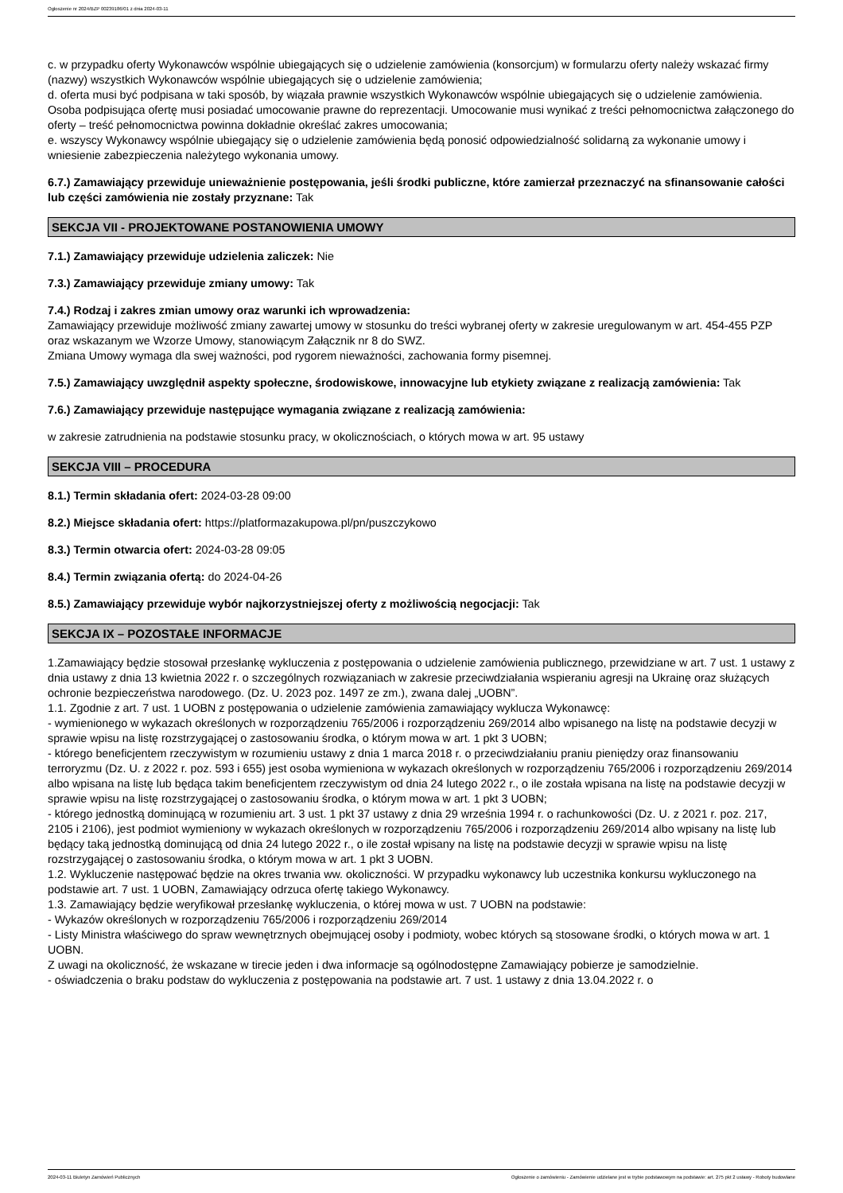Ogłoszenie nr 2024/BZP 00239186/01 z dnia 2024-03-11
c. w przypadku oferty Wykonawców wspólnie ubiegających się o udzielenie zamówienia (konsorcjum) w formularzu oferty należy wskazać firmy (nazwy) wszystkich Wykonawców wspólnie ubiegających się o udzielenie zamówienia;
d. oferta musi być podpisana w taki sposób, by wiązała prawnie wszystkich Wykonawców wspólnie ubiegających się o udzielenie zamówienia. Osoba podpisująca ofertę musi posiadać umocowanie prawne do reprezentacji. Umocowanie musi wynikać z treści pełnomocnictwa załączonego do oferty – treść pełnomocnictwa powinna dokładnie określać zakres umocowania;
e. wszyscy Wykonawcy wspólnie ubiegający się o udzielenie zamówienia będą ponosić odpowiedzialność solidarną za wykonanie umowy i wniesienie zabezpieczenia należytego wykonania umowy.
6.7.) Zamawiający przewiduje unieważnienie postępowania, jeśli środki publiczne, które zamierzał przeznaczyć na sfinansowanie całości lub części zamówienia nie zostały przyznane: Tak
SEKCJA VII - PROJEKTOWANE POSTANOWIENIA UMOWY
7.1.) Zamawiający przewiduje udzielenia zaliczek: Nie
7.3.) Zamawiający przewiduje zmiany umowy: Tak
7.4.) Rodzaj i zakres zmian umowy oraz warunki ich wprowadzenia:
Zamawiający przewiduje możliwość zmiany zawartej umowy w stosunku do treści wybranej oferty w zakresie uregulowanym w art. 454-455 PZP oraz wskazanym we Wzorze Umowy, stanowiącym Załącznik nr 8 do SWZ.
Zmiana Umowy wymaga dla swej ważności, pod rygorem nieważności, zachowania formy pisemnej.
7.5.) Zamawiający uwzględnił aspekty społeczne, środowiskowe, innowacyjne lub etykiety związane z realizacją zamówienia: Tak
7.6.) Zamawiający przewiduje następujące wymagania związane z realizacją zamówienia:
w zakresie zatrudnienia na podstawie stosunku pracy, w okolicznościach, o których mowa w art. 95 ustawy
SEKCJA VIII – PROCEDURA
8.1.) Termin składania ofert: 2024-03-28 09:00
8.2.) Miejsce składania ofert: https://platformazakupowa.pl/pn/puszczykowo
8.3.) Termin otwarcia ofert: 2024-03-28 09:05
8.4.) Termin związania ofertą: do 2024-04-26
8.5.) Zamawiający przewiduje wybór najkorzystniejszej oferty z możliwością negocjacji: Tak
SEKCJA IX – POZOSTAŁE INFORMACJE
1.Zamawiający będzie stosował przesłankę wykluczenia z postępowania o udzielenie zamówienia publicznego, przewidziane w art. 7 ust. 1 ustawy z dnia ustawy z dnia 13 kwietnia 2022 r. o szczególnych rozwiązaniach w zakresie przeciwdziałania wspieraniu agresji na Ukrainę oraz służących ochronie bezpieczeństwa narodowego. (Dz. U. 2023 poz. 1497 ze zm.), zwana dalej „UOBN”.
1.1. Zgodnie z art. 7 ust. 1 UOBN z postępowania o udzielenie zamówienia zamawiający wyklucza Wykonawcę:
- wymienionego w wykazach określonych w rozporządzeniu 765/2006 i rozporządzeniu 269/2014 albo wpisanego na listę na podstawie decyzji w sprawie wpisu na listę rozstrzygającej o zastosowaniu środka, o którym mowa w art. 1 pkt 3 UOBN;
- którego beneficjentem rzeczywistym w rozumieniu ustawy z dnia 1 marca 2018 r. o przeciwdziałaniu praniu pieniędzy oraz finansowaniu terroryzmu (Dz. U. z 2022 r. poz. 593 i 655) jest osoba wymieniona w wykazach określonych w rozporządzeniu 765/2006 i rozporządzeniu 269/2014 albo wpisana na listę lub będąca takim beneficjentem rzeczywistym od dnia 24 lutego 2022 r., o ile została wpisana na listę na podstawie decyzji w sprawie wpisu na listę rozstrzygającej o zastosowaniu środka, o którym mowa w art. 1 pkt 3 UOBN;
- którego jednostką dominującą w rozumieniu art. 3 ust. 1 pkt 37 ustawy z dnia 29 września 1994 r. o rachunkowości (Dz. U. z 2021 r. poz. 217, 2105 i 2106), jest podmiot wymieniony w wykazach określonych w rozporządzeniu 765/2006 i rozporządzeniu 269/2014 albo wpisany na listę lub będący taką jednostką dominującą od dnia 24 lutego 2022 r., o ile został wpisany na listę na podstawie decyzji w sprawie wpisu na listę rozstrzygającej o zastosowaniu środka, o którym mowa w art. 1 pkt 3 UOBN.
1.2. Wykluczenie następować będzie na okres trwania ww. okoliczności. W przypadku wykonawcy lub uczestnika konkursu wykluczonego na podstawie art. 7 ust. 1 UOBN, Zamawiający odrzuca ofertę takiego Wykonawcy.
1.3. Zamawiający będzie weryfikował przesłankę wykluczenia, o której mowa w ust. 7 UOBN na podstawie:
- Wykazów określonych w rozporządzeniu 765/2006 i rozporządzeniu 269/2014
- Listy Ministra właściwego do spraw wewnętrznych obejmującej osoby i podmioty, wobec których są stosowane środki, o których mowa w art. 1 UOBN.
Z uwagi na okoliczność, że wskazane w tirecie jeden i dwa informacje są ogólnodostępne Zamawiający pobierze je samodzielnie.
- oświadczenia o braku podstaw do wykluczenia z postępowania na podstawie art. 7 ust. 1 ustawy z dnia 13.04.2022 r. o
2024-03-11 Biuletyn Zamówień Publicznych Ogłoszenie o zamówieniu - Zamówienie udzielane jest w trybie podstawowym na podstawie: art. 275 pkt 2 ustawy - Roboty budowlane